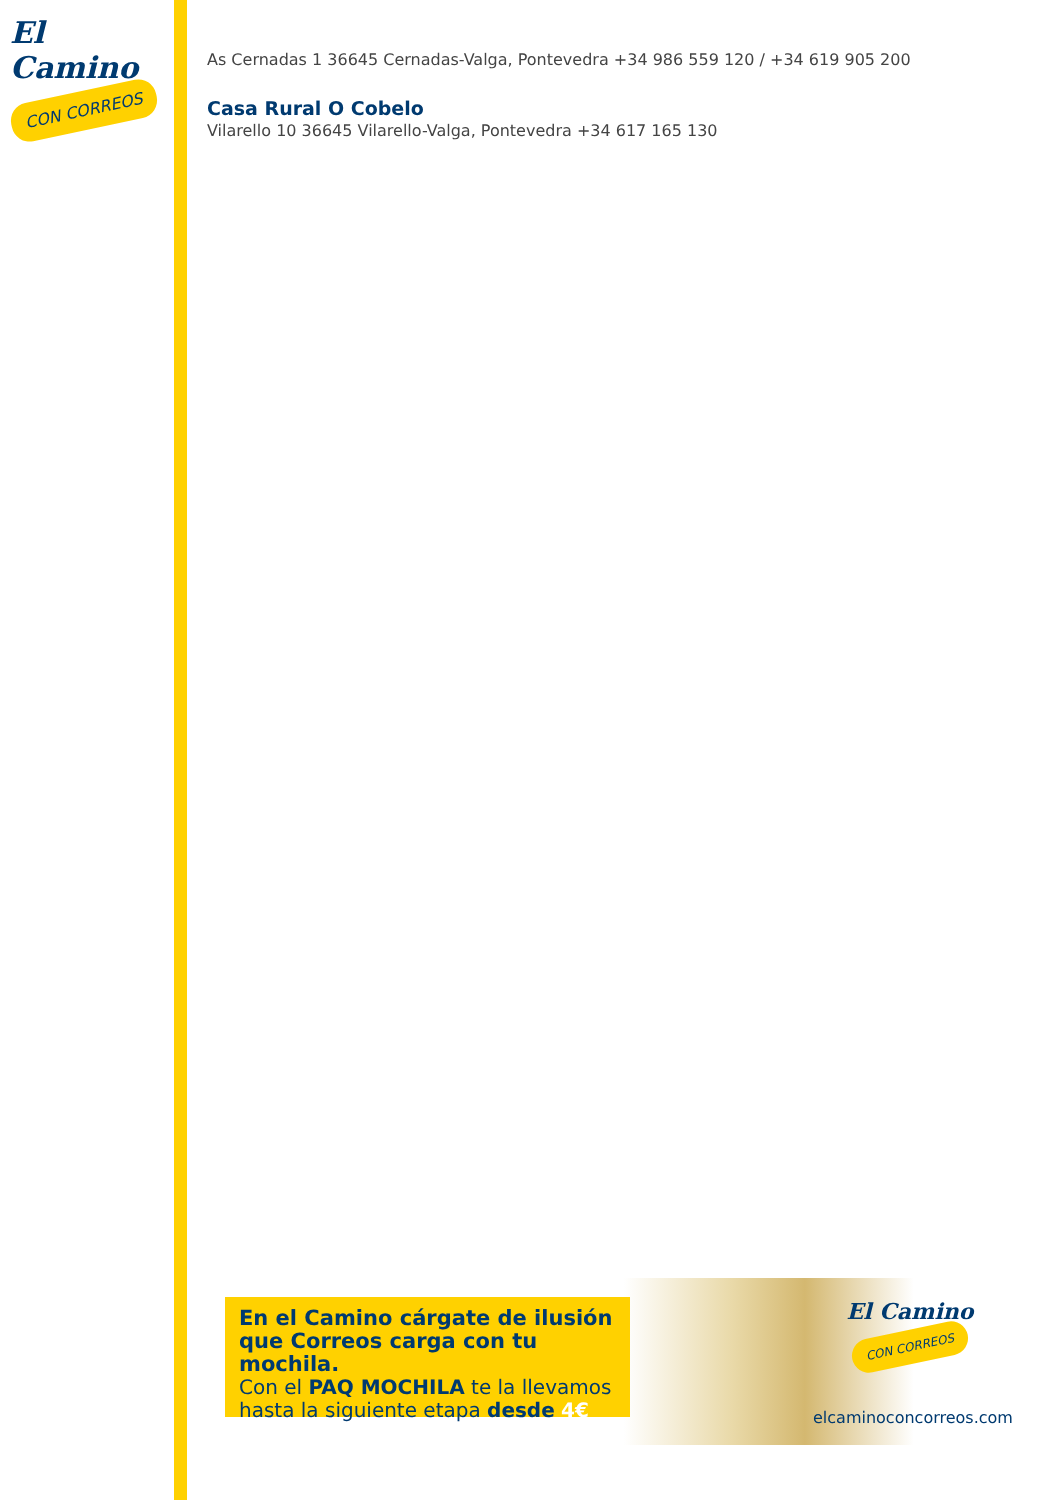El Camino
CON CORREOS
As Cernadas 1 36645 Cernadas-Valga, Pontevedra +34 986 559 120 / +34 619 905 200
Casa Rural O Cobelo
Vilarello 10 36645 Vilarello-Valga, Pontevedra +34 617 165 130
En el Camino cárgate de ilusión que Correos carga con tu mochila.
Con el PAQ MOCHILA te la llevamos hasta la siguiente etapa desde 4€
El Camino
CON CORREOS
elcaminoconcorreos.com